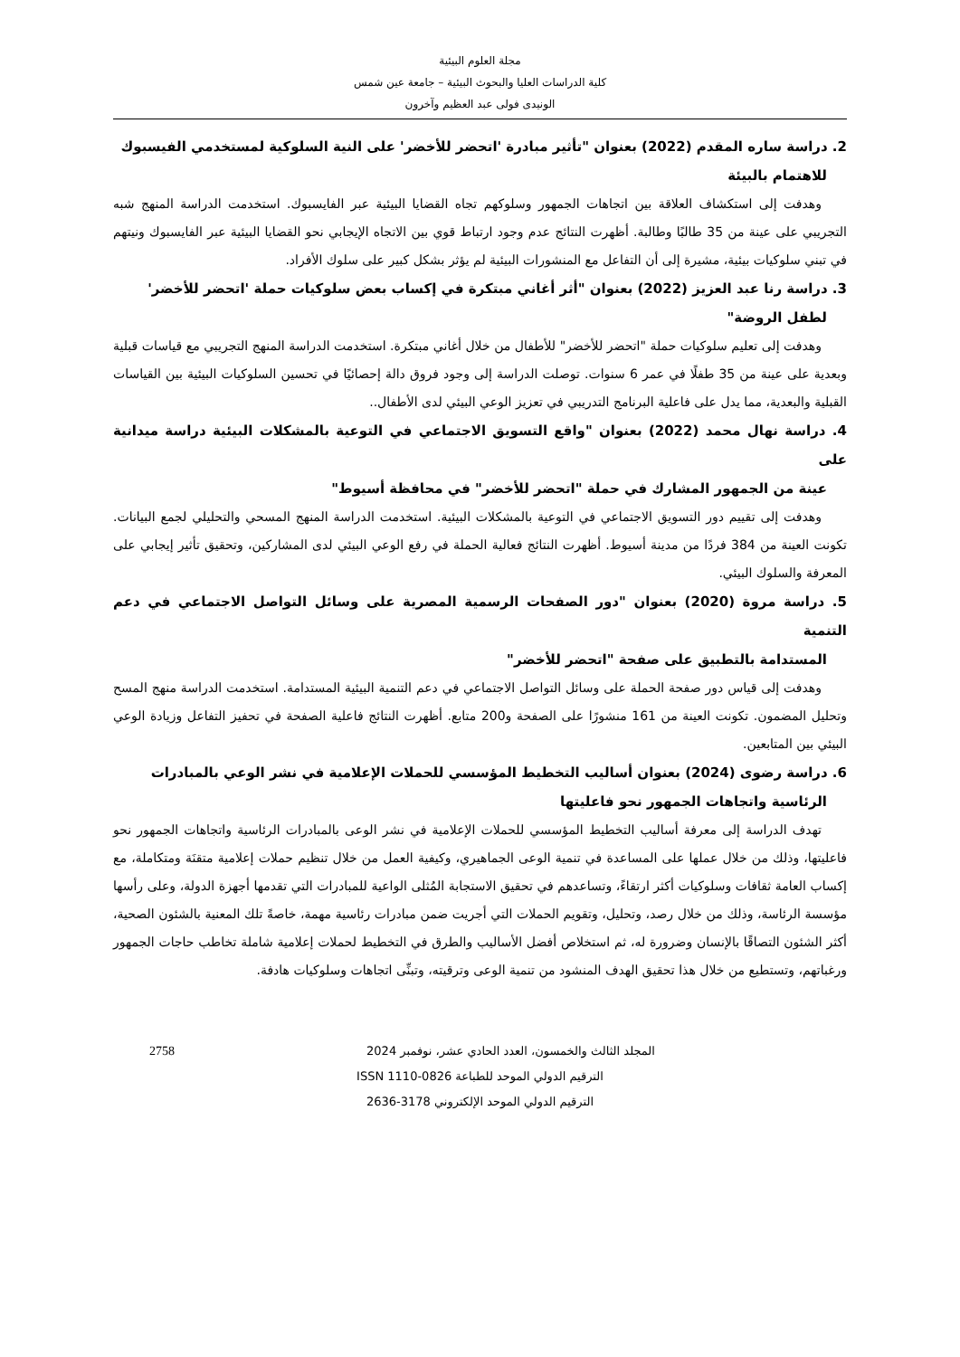مجلة العلوم البيئية
كلية الدراسات العليا والبحوث البيئية – جامعة عين شمس
الونيدى فولى عبد العظيم وآخرون
2. دراسة ساره المقدم (2022) بعنوان "تأثير مبادرة 'اتحضر للأخضر' على النية السلوكية لمستخدمي الفيسبوك
للاهتمام بالبيئة
وهدفت إلى استكشاف العلاقة بين اتجاهات الجمهور وسلوكهم تجاه القضايا البيئية عبر الفايسبوك. استخدمت الدراسة المنهج شبه التجريبي على عينة من 35 طالبًا وطالبة. أظهرت النتائج عدم وجود ارتباط قوي بين الاتجاه الإيجابي نحو القضايا البيئية عبر الفايسبوك ونيتهم في تبني سلوكيات بيئية، مشيرة إلى أن التفاعل مع المنشورات البيئية لم يؤثر بشكل كبير على سلوك الأفراد.
3. دراسة رنا عبد العزيز (2022) بعنوان "أثر أغاني مبتكرة في إكساب بعض سلوكيات حملة 'اتحضر للأخضر'
لطفل الروضة"
وهدفت إلى تعليم سلوكيات حملة "اتحضر للأخضر" للأطفال من خلال أغاني مبتكرة. استخدمت الدراسة المنهج التجريبي مع قياسات قبلية وبعدية على عينة من 35 طفلًا في عمر 6 سنوات. توصلت الدراسة إلى وجود فروق دالة إحصائيًا في تحسين السلوكيات البيئية بين القياسات القبلية والبعدية، مما يدل على فاعلية البرنامج التدريبي في تعزيز الوعي البيئي لدى الأطفال..
4. دراسة نهال محمد (2022) بعنوان "واقع التسويق الاجتماعي في التوعية بالمشكلات البيئية دراسة ميدانية على
عينة من الجمهور المشارك في حملة "اتحضر للأخضر" في محافظة أسيوط"
وهدفت إلى تقييم دور التسويق الاجتماعي في التوعية بالمشكلات البيئية. استخدمت الدراسة المنهج المسحي والتحليلي لجمع البيانات. تكونت العينة من 384 فردًا من مدينة أسيوط. أظهرت النتائج فعالية الحملة في رفع الوعي البيئي لدى المشاركين، وتحقيق تأثير إيجابي على المعرفة والسلوك البيئي.
5. دراسة مروة (2020) بعنوان "دور الصفحات الرسمية المصرية على وسائل التواصل الاجتماعي في دعم التنمية
المستدامة بالتطبيق على صفحة "اتحضر للأخضر"
وهدفت إلى قياس دور صفحة الحملة على وسائل التواصل الاجتماعي في دعم التنمية البيئية المستدامة. استخدمت الدراسة منهج المسح وتحليل المضمون. تكونت العينة من 161 منشورًا على الصفحة و200 متابع. أظهرت النتائج فاعلية الصفحة في تحفيز التفاعل وزيادة الوعي البيئي بين المتابعين.
6. دراسة رضوى (2024) بعنوان أساليب التخطيط المؤسسي للحملات الإعلامية في نشر الوعي بالمبادرات
الرئاسية واتجاهات الجمهور نحو فاعليتها
تهدف الدراسة إلى معرفة أساليب التخطيط المؤسسي للحملات الإعلامية في نشر الوعى بالمبادرات الرئاسية واتجاهات الجمهور نحو فاعليتها، وذلك من خلال عملها على المساعدة في تنمية الوعى الجماهيري، وكيفية العمل من خلال تنظيم حملات إعلامية متقنَة ومتكاملة، مع إكساب العامة ثقافات وسلوكيات أكثر ارتقاءً، وتساعدهم في تحقيق الاستجابة المُثلى الواعية للمبادرات التي تقدمها أجهزة الدولة، وعلى رأسها مؤسسة الرئاسة، وذلك من خلال رصد، وتحليل، وتقويم الحملات التي أجريت ضمن مبادرات رئاسية مهمة، خاصةً تلك المعنية بالشئون الصحية، أكثر الشئون التصاقًا بالإنسان وضرورة له، ثم استخلاص أفضل الأساليب والطرق في التخطيط لحملات إعلامية شاملة تخاطب حاجات الجمهور ورغباتهم، وتستطيع من خلال هذا تحقيق الهدف المنشود من تنمية الوعى وترقيته، وتبنِّى اتجاهات وسلوكيات هادفة.
2758 المجلد الثالث والخمسون، العدد الحادي عشر، نوفمبر 2024
الترقيم الدولي الموحد للطباعة 0826-1110 ISSN
الترقيم الدولي الموحد الإلكتروني 3178-2636